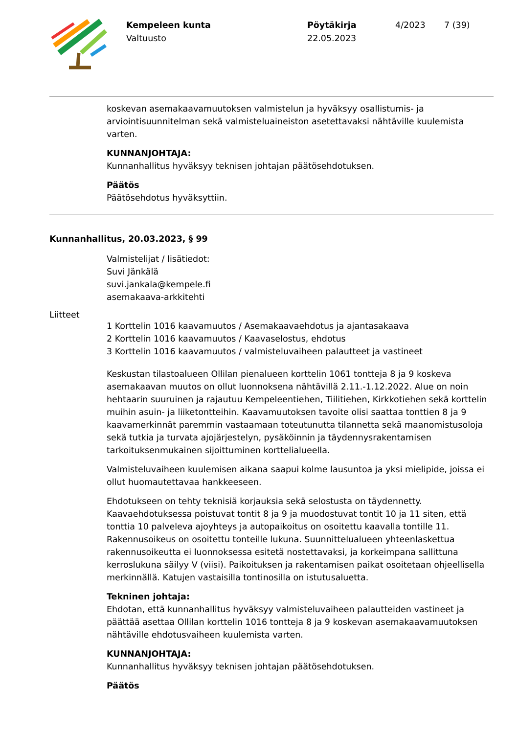Kempeleen kunta
Valtuusto
Pöytäkirja
22.05.2023
4/2023 7 (39)
koskevan asemakaavamuutoksen valmistelun ja hyväksyy osallistumis- ja arviointisuunnitelman sekä valmisteluaineiston asetettavaksi nähtäville kuulemista varten.
KUNNANJOHTAJA:
Kunnanhallitus hyväksyy teknisen johtajan päätösehdotuksen.
Päätös
Päätösehdotus hyväksyttiin.
Kunnanhallitus, 20.03.2023, § 99
Valmistelijat / lisätiedot:
Suvi Jänkälä
suvi.jankala@kempele.fi
asemakaava-arkkitehti
Liitteet
1 Korttelin 1016 kaavamuutos / Asemakaavaehdotus ja ajantasakaava
2 Korttelin 1016 kaavamuutos / Kaavaselostus, ehdotus
3 Korttelin 1016 kaavamuutos / valmisteluvaiheen palautteet ja vastineet
Keskustan tilastoalueen Ollilan pienalueen korttelin 1061 tontteja 8 ja 9 koskeva asemakaavan muutos on ollut luonnoksena nähtävillä 2.11.-1.12.2022. Alue on noin hehtaarin suuruinen ja rajautuu Kempeleentiehen, Tiilitiehen, Kirkkotiehen sekä korttelin muihin asuin- ja liiketontteihin. Kaavamuutoksen tavoite olisi saattaa tonttien 8 ja 9 kaavamerkinnät paremmin vastaamaan toteutunutta tilannetta sekä maanomistusoloja sekä tutkia ja turvata ajojärjestelyn, pysäköinnin ja täydennysrakentamisen tarkoituksenmukainen sijoittuminen korttelialueella.
Valmisteluvaiheen kuulemisen aikana saapui kolme lausuntoa ja yksi mielipide, joissa ei ollut huomautettavaa hankkeeseen.
Ehdotukseen on tehty teknisiä korjauksia sekä selostusta on täydennetty. Kaavaehdotuksessa poistuvat tontit 8 ja 9 ja muodostuvat tontit 10 ja 11 siten, että tonttia 10 palveleva ajoyhteys ja autopaikoitus on osoitettu kaavalla tontille 11. Rakennusoikeus on osoitettu tonteille lukuna. Suunnittelualueen yhteenlaskettua rakennusoikeutta ei luonnoksessa esitetä nostettavaksi, ja korkeimpana sallittuna kerroslukuna säilyy V (viisi). Paikoituksen ja rakentamisen paikat osoitetaan ohjeellisella merkinnällä. Katujen vastaisilla tontinosilla on istutusaluetta.
Tekninen johtaja:
Ehdotan, että kunnanhallitus hyväksyy valmisteluvaiheen palautteiden vastineet ja päättää asettaa Ollilan korttelin 1016 tontteja 8 ja 9 koskevan asemakaavamuutoksen nähtäville ehdotusvaiheen kuulemista varten.
KUNNANJOHTAJA:
Kunnanhallitus hyväksyy teknisen johtajan päätösehdotuksen.
Päätös